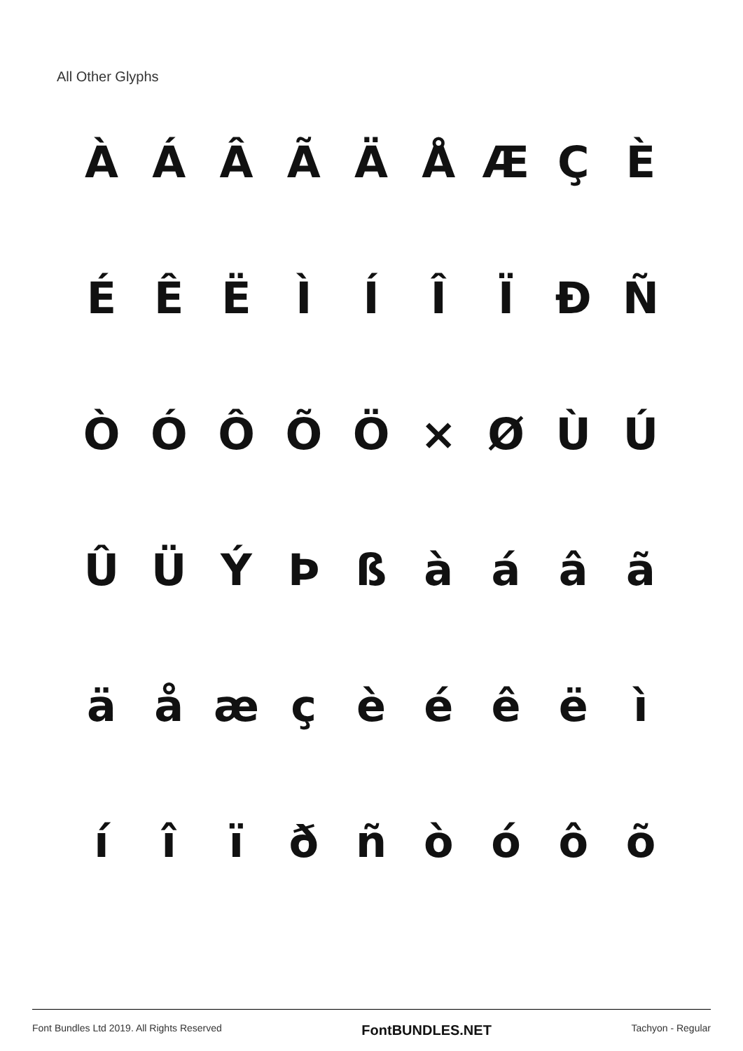All Other Glyphs
À Á Â Ã Ä Å Æ Ç È
É Ê Ë Ì Í Î Ï Ð Ñ
Ò Ó Ô Õ Ö × Ø Ù Ú
Û Ü Ý Þ ß à á â ã
ä å æ ç è é ê ë ì
í î ï ð ñ ò ó ô õ
Font Bundles Ltd 2019. All Rights Reserved FontBUNDLES.NET Tachyon - Regular